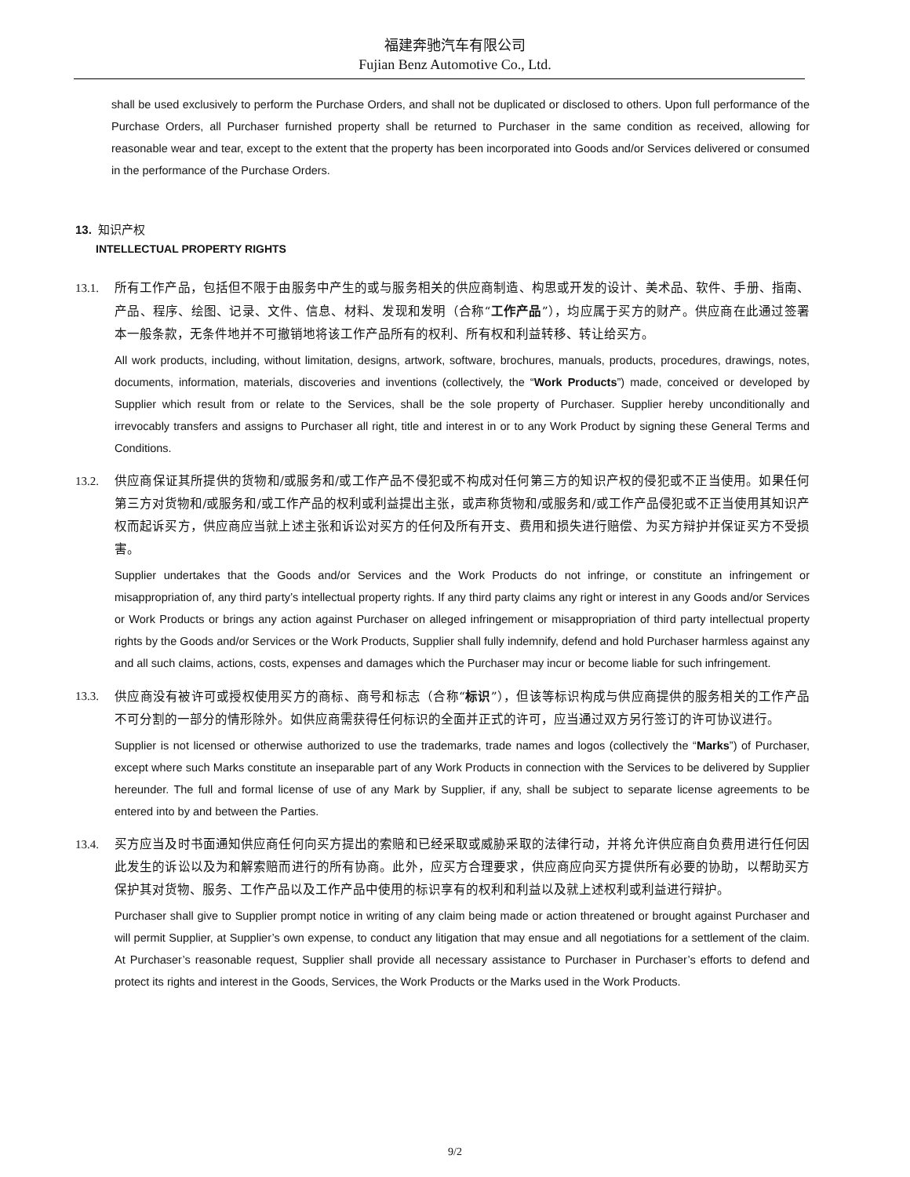福建奔驰汽车有限公司
Fujian Benz Automotive Co., Ltd.
shall be used exclusively to perform the Purchase Orders, and shall not be duplicated or disclosed to others. Upon full performance of the Purchase Orders, all Purchaser furnished property shall be returned to Purchaser in the same condition as received, allowing for reasonable wear and tear, except to the extent that the property has been incorporated into Goods and/or Services delivered or consumed in the performance of the Purchase Orders.
13. 知识产权
INTELLECTUAL PROPERTY RIGHTS
13.1. 所有工作产品，包括但不限于由服务中产生的或与服务相关的供应商制造、构思或开发的设计、美术品、软件、手册、指南、产品、程序、绘图、记录、文件、信息、材料、发现和发明（合称“工作产品”），均应属于买方的财产。供应商在此通过签署本一般条款，无条件地并不可撤销地将该工作产品所有的权利、所有权和利益转移、转让给买方。
All work products, including, without limitation, designs, artwork, software, brochures, manuals, products, procedures, drawings, notes, documents, information, materials, discoveries and inventions (collectively, the “Work Products”) made, conceived or developed by Supplier which result from or relate to the Services, shall be the sole property of Purchaser. Supplier hereby unconditionally and irrevocably transfers and assigns to Purchaser all right, title and interest in or to any Work Product by signing these General Terms and Conditions.
13.2. 供应商保证其所提供的货物和/或服务和/或工作产品不侵犯或不构成对任何第三方的知识产权的侵犯或不正当使用。如果任何第三方对货物和/或服务和/或工作产品的权利或利益提出主张，或声称货物和/或服务和/或工作产品侵犯或不正当使用其知识产权而起诉买方，供应商应当就上述主张和诉讼对买方的任何及所有开支、费用和损失进行赔偿、为买方辩护并保证买方不受损害。
Supplier undertakes that the Goods and/or Services and the Work Products do not infringe, or constitute an infringement or misappropriation of, any third party’s intellectual property rights. If any third party claims any right or interest in any Goods and/or Services or Work Products or brings any action against Purchaser on alleged infringement or misappropriation of third party intellectual property rights by the Goods and/or Services or the Work Products, Supplier shall fully indemnify, defend and hold Purchaser harmless against any and all such claims, actions, costs, expenses and damages which the Purchaser may incur or become liable for such infringement.
13.3. 供应商没有被许可或授权使用买方的商标、商号和标志（合称“标识”），但该等标识构成与供应商提供的服务相关的工作产品不可分割的一部分的情形除外。如供应商需获得任何标识的全面并正式的许可，应当通过双方另行签订的许可协议进行。
Supplier is not licensed or otherwise authorized to use the trademarks, trade names and logos (collectively the “Marks”) of Purchaser, except where such Marks constitute an inseparable part of any Work Products in connection with the Services to be delivered by Supplier hereunder. The full and formal license of use of any Mark by Supplier, if any, shall be subject to separate license agreements to be entered into by and between the Parties.
13.4. 买方应当及时书面通知供应商任何向买方提出的索赔和已经采取或威胁采取的法律行动，并将允许供应商自负费用进行任何因此发生的诉讼以及为和解索赔而进行的所有协商。此外，应买方合理要求，供应商应向买方提供所有必要的协助，以帮助买方保护其对货物、服务、工作产品以及工作产品中使用的标识享有的权利和利益以及就上述权利或利益进行辩护。
Purchaser shall give to Supplier prompt notice in writing of any claim being made or action threatened or brought against Purchaser and will permit Supplier, at Supplier’s own expense, to conduct any litigation that may ensue and all negotiations for a settlement of the claim. At Purchaser’s reasonable request, Supplier shall provide all necessary assistance to Purchaser in Purchaser’s efforts to defend and protect its rights and interest in the Goods, Services, the Work Products or the Marks used in the Work Products.
9/2